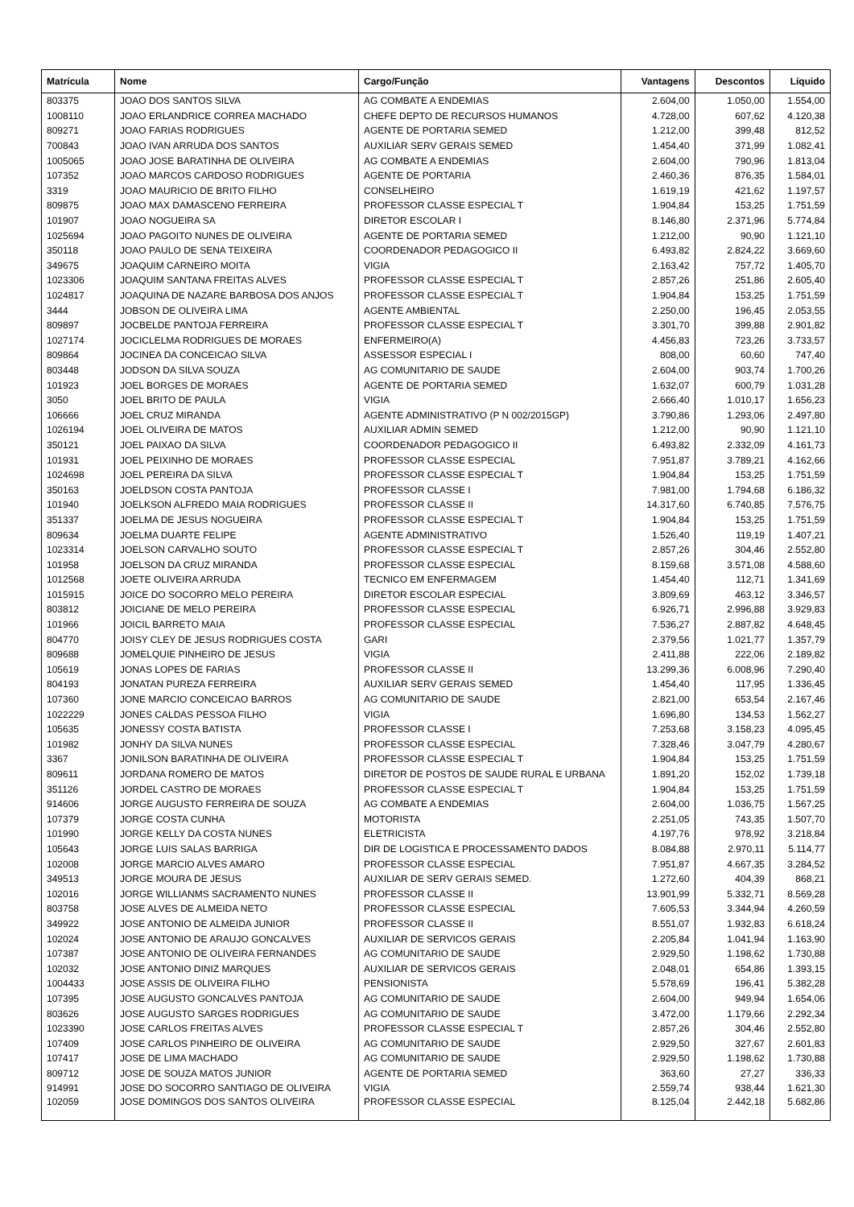| Matrícula | Nome | Cargo/Função | Vantagens | Descontos | Líquido |
| --- | --- | --- | --- | --- | --- |
| 803375 | JOAO DOS SANTOS SILVA | AG COMBATE A ENDEMIAS | 2.604,00 | 1.050,00 | 1.554,00 |
| 1008110 | JOAO ERLANDRICE CORREA MACHADO | CHEFE DEPTO DE RECURSOS HUMANOS | 4.728,00 | 607,62 | 4.120,38 |
| 809271 | JOAO FARIAS RODRIGUES | AGENTE DE PORTARIA SEMED | 1.212,00 | 399,48 | 812,52 |
| 700843 | JOAO IVAN ARRUDA DOS SANTOS | AUXILIAR SERV GERAIS SEMED | 1.454,40 | 371,99 | 1.082,41 |
| 1005065 | JOAO JOSE BARATINHA DE OLIVEIRA | AG COMBATE A ENDEMIAS | 2.604,00 | 790,96 | 1.813,04 |
| 107352 | JOAO MARCOS CARDOSO RODRIGUES | AGENTE DE PORTARIA | 2.460,36 | 876,35 | 1.584,01 |
| 3319 | JOAO MAURICIO DE BRITO FILHO | CONSELHEIRO | 1.619,19 | 421,62 | 1.197,57 |
| 809875 | JOAO MAX DAMASCENO FERREIRA | PROFESSOR CLASSE ESPECIAL T | 1.904,84 | 153,25 | 1.751,59 |
| 101907 | JOAO NOGUEIRA SA | DIRETOR ESCOLAR I | 8.146,80 | 2.371,96 | 5.774,84 |
| 1025694 | JOAO PAGOITO NUNES DE OLIVEIRA | AGENTE DE PORTARIA SEMED | 1.212,00 | 90,90 | 1.121,10 |
| 350118 | JOAO PAULO DE SENA TEIXEIRA | COORDENADOR PEDAGOGICO II | 6.493,82 | 2.824,22 | 3.669,60 |
| 349675 | JOAQUIM CARNEIRO MOITA | VIGIA | 2.163,42 | 757,72 | 1.405,70 |
| 1023306 | JOAQUIM SANTANA FREITAS ALVES | PROFESSOR CLASSE ESPECIAL T | 2.857,26 | 251,86 | 2.605,40 |
| 1024817 | JOAQUINA DE NAZARE BARBOSA DOS ANJOS | PROFESSOR CLASSE ESPECIAL T | 1.904,84 | 153,25 | 1.751,59 |
| 3444 | JOBSON DE OLIVEIRA LIMA | AGENTE AMBIENTAL | 2.250,00 | 196,45 | 2.053,55 |
| 809897 | JOCBELDE PANTOJA FERREIRA | PROFESSOR CLASSE ESPECIAL T | 3.301,70 | 399,88 | 2.901,82 |
| 1027174 | JOCICLELMA RODRIGUES DE MORAES | ENFERMEIRO(A) | 4.456,83 | 723,26 | 3.733,57 |
| 809864 | JOCINEA DA CONCEICAO SILVA | ASSESSOR ESPECIAL I | 808,00 | 60,60 | 747,40 |
| 803448 | JODSON DA SILVA SOUZA | AG COMUNITARIO DE SAUDE | 2.604,00 | 903,74 | 1.700,26 |
| 101923 | JOEL BORGES DE MORAES | AGENTE DE PORTARIA SEMED | 1.632,07 | 600,79 | 1.031,28 |
| 3050 | JOEL BRITO DE PAULA | VIGIA | 2.666,40 | 1.010,17 | 1.656,23 |
| 106666 | JOEL CRUZ MIRANDA | AGENTE ADMINISTRATIVO (P N 002/2015GP) | 3.790,86 | 1.293,06 | 2.497,80 |
| 1026194 | JOEL OLIVEIRA DE MATOS | AUXILIAR ADMIN SEMED | 1.212,00 | 90,90 | 1.121,10 |
| 350121 | JOEL PAIXAO DA SILVA | COORDENADOR PEDAGOGICO II | 6.493,82 | 2.332,09 | 4.161,73 |
| 101931 | JOEL PEIXINHO DE MORAES | PROFESSOR CLASSE ESPECIAL | 7.951,87 | 3.789,21 | 4.162,66 |
| 1024698 | JOEL PEREIRA DA SILVA | PROFESSOR CLASSE ESPECIAL T | 1.904,84 | 153,25 | 1.751,59 |
| 350163 | JOELDSON COSTA PANTOJA | PROFESSOR CLASSE I | 7.981,00 | 1.794,68 | 6.186,32 |
| 101940 | JOELKSON ALFREDO MAIA RODRIGUES | PROFESSOR CLASSE II | 14.317,60 | 6.740,85 | 7.576,75 |
| 351337 | JOELMA DE JESUS NOGUEIRA | PROFESSOR CLASSE ESPECIAL T | 1.904,84 | 153,25 | 1.751,59 |
| 809634 | JOELMA DUARTE FELIPE | AGENTE ADMINISTRATIVO | 1.526,40 | 119,19 | 1.407,21 |
| 1023314 | JOELSON CARVALHO SOUTO | PROFESSOR CLASSE ESPECIAL T | 2.857,26 | 304,46 | 2.552,80 |
| 101958 | JOELSON DA CRUZ MIRANDA | PROFESSOR CLASSE ESPECIAL | 8.159,68 | 3.571,08 | 4.588,60 |
| 1012568 | JOETE OLIVEIRA ARRUDA | TECNICO EM ENFERMAGEM | 1.454,40 | 112,71 | 1.341,69 |
| 1015915 | JOICE DO SOCORRO MELO PEREIRA | DIRETOR ESCOLAR ESPECIAL | 3.809,69 | 463,12 | 3.346,57 |
| 803812 | JOICIANE DE MELO PEREIRA | PROFESSOR CLASSE ESPECIAL | 6.926,71 | 2.996,88 | 3.929,83 |
| 101966 | JOICIL BARRETO MAIA | PROFESSOR CLASSE ESPECIAL | 7.536,27 | 2.887,82 | 4.648,45 |
| 804770 | JOISY CLEY DE JESUS RODRIGUES COSTA | GARI | 2.379,56 | 1.021,77 | 1.357,79 |
| 809688 | JOMELQUIE PINHEIRO DE JESUS | VIGIA | 2.411,88 | 222,06 | 2.189,82 |
| 105619 | JONAS LOPES DE FARIAS | PROFESSOR CLASSE II | 13.299,36 | 6.008,96 | 7.290,40 |
| 804193 | JONATAN PUREZA FERREIRA | AUXILIAR SERV GERAIS SEMED | 1.454,40 | 117,95 | 1.336,45 |
| 107360 | JONE MARCIO CONCEICAO BARROS | AG COMUNITARIO DE SAUDE | 2.821,00 | 653,54 | 2.167,46 |
| 1022229 | JONES CALDAS PESSOA FILHO | VIGIA | 1.696,80 | 134,53 | 1.562,27 |
| 105635 | JONESSY COSTA BATISTA | PROFESSOR CLASSE I | 7.253,68 | 3.158,23 | 4.095,45 |
| 101982 | JONHY DA SILVA NUNES | PROFESSOR CLASSE ESPECIAL | 7.328,46 | 3.047,79 | 4.280,67 |
| 3367 | JONILSON BARATINHA DE OLIVEIRA | PROFESSOR CLASSE ESPECIAL T | 1.904,84 | 153,25 | 1.751,59 |
| 809611 | JORDANA ROMERO DE MATOS | DIRETOR DE POSTOS DE SAUDE RURAL E URBANA | 1.891,20 | 152,02 | 1.739,18 |
| 351126 | JORDEL CASTRO DE MORAES | PROFESSOR CLASSE ESPECIAL T | 1.904,84 | 153,25 | 1.751,59 |
| 914606 | JORGE AUGUSTO FERREIRA DE SOUZA | AG COMBATE A ENDEMIAS | 2.604,00 | 1.036,75 | 1.567,25 |
| 107379 | JORGE COSTA CUNHA | MOTORISTA | 2.251,05 | 743,35 | 1.507,70 |
| 101990 | JORGE KELLY DA COSTA NUNES | ELETRICISTA | 4.197,76 | 978,92 | 3.218,84 |
| 105643 | JORGE LUIS SALAS BARRIGA | DIR DE LOGISTICA E PROCESSAMENTO DADOS | 8.084,88 | 2.970,11 | 5.114,77 |
| 102008 | JORGE MARCIO ALVES AMARO | PROFESSOR CLASSE ESPECIAL | 7.951,87 | 4.667,35 | 3.284,52 |
| 349513 | JORGE MOURA DE JESUS | AUXILIAR DE SERV GERAIS SEMED. | 1.272,60 | 404,39 | 868,21 |
| 102016 | JORGE WILLIANMS SACRAMENTO NUNES | PROFESSOR CLASSE II | 13.901,99 | 5.332,71 | 8.569,28 |
| 803758 | JOSE ALVES DE ALMEIDA NETO | PROFESSOR CLASSE ESPECIAL | 7.605,53 | 3.344,94 | 4.260,59 |
| 349922 | JOSE ANTONIO DE ALMEIDA JUNIOR | PROFESSOR CLASSE II | 8.551,07 | 1.932,83 | 6.618,24 |
| 102024 | JOSE ANTONIO DE ARAUJO GONCALVES | AUXILIAR DE SERVICOS GERAIS | 2.205,84 | 1.041,94 | 1.163,90 |
| 107387 | JOSE ANTONIO DE OLIVEIRA FERNANDES | AG COMUNITARIO DE SAUDE | 2.929,50 | 1.198,62 | 1.730,88 |
| 102032 | JOSE ANTONIO DINIZ MARQUES | AUXILIAR DE SERVICOS GERAIS | 2.048,01 | 654,86 | 1.393,15 |
| 1004433 | JOSE ASSIS DE OLIVEIRA FILHO | PENSIONISTA | 5.578,69 | 196,41 | 5.382,28 |
| 107395 | JOSE AUGUSTO GONCALVES PANTOJA | AG COMUNITARIO DE SAUDE | 2.604,00 | 949,94 | 1.654,06 |
| 803626 | JOSE AUGUSTO SARGES RODRIGUES | AG COMUNITARIO DE SAUDE | 3.472,00 | 1.179,66 | 2.292,34 |
| 1023390 | JOSE CARLOS FREITAS ALVES | PROFESSOR CLASSE ESPECIAL T | 2.857,26 | 304,46 | 2.552,80 |
| 107409 | JOSE CARLOS PINHEIRO DE OLIVEIRA | AG COMUNITARIO DE SAUDE | 2.929,50 | 327,67 | 2.601,83 |
| 107417 | JOSE DE LIMA MACHADO | AG COMUNITARIO DE SAUDE | 2.929,50 | 1.198,62 | 1.730,88 |
| 809712 | JOSE DE SOUZA MATOS JUNIOR | AGENTE DE PORTARIA SEMED | 363,60 | 27,27 | 336,33 |
| 914991 | JOSE DO SOCORRO SANTIAGO DE OLIVEIRA | VIGIA | 2.559,74 | 938,44 | 1.621,30 |
| 102059 | JOSE DOMINGOS DOS SANTOS OLIVEIRA | PROFESSOR CLASSE ESPECIAL | 8.125,04 | 2.442,18 | 5.682,86 |